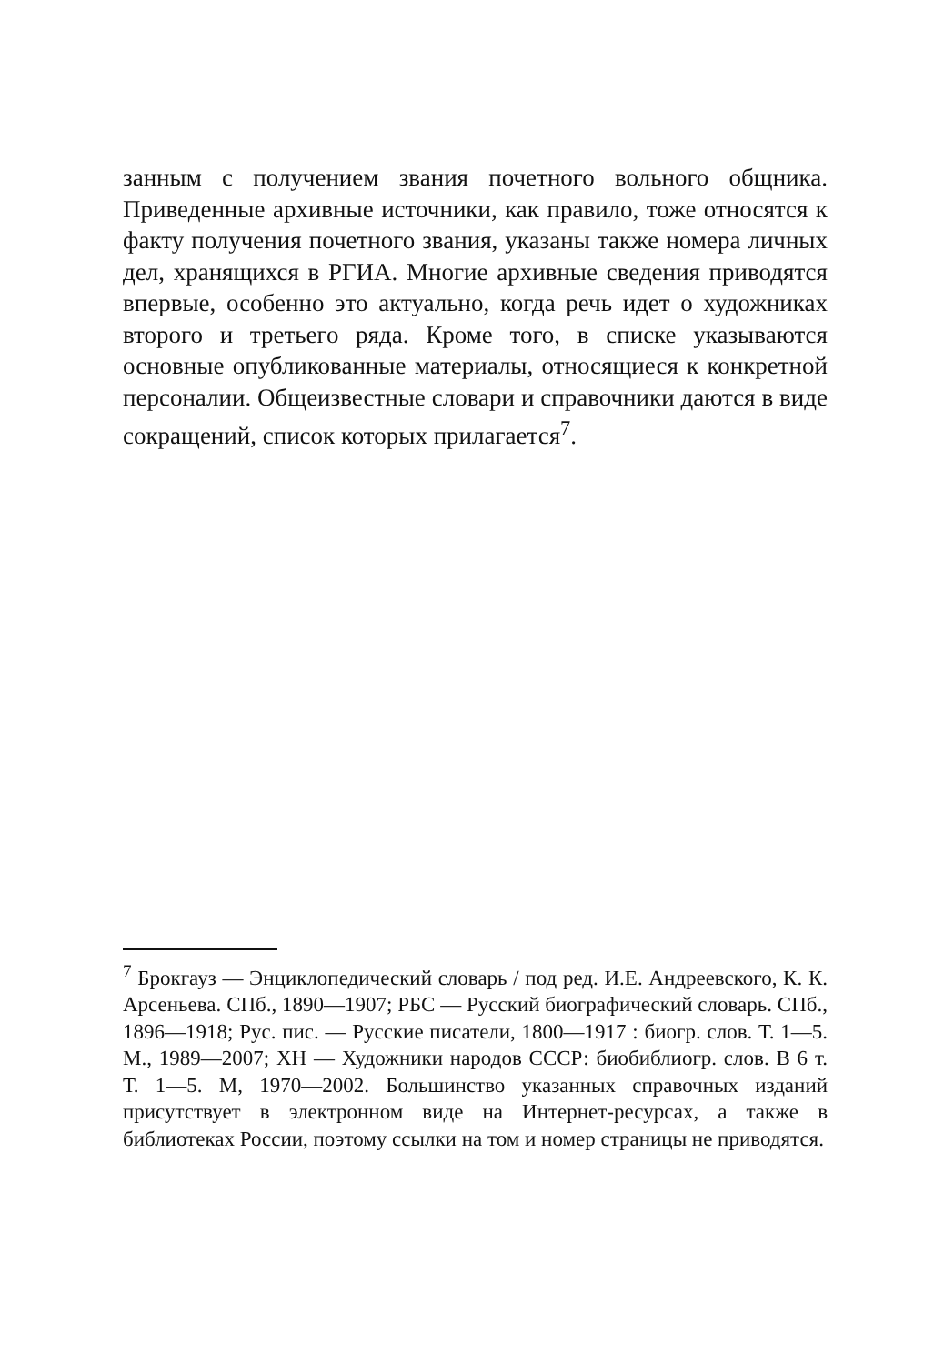занным с получением звания почетного вольного общника. Приведенные архивные источники, как правило, тоже относятся к факту получения почетного звания, указаны также номера личных дел, хранящихся в РГИА. Многие архивные сведения приводятся впервые, особенно это актуально, когда речь идет о художниках второго и третьего ряда. Кроме того, в списке указываются основные опубликованные материалы, относящиеся к конкретной персоналии. Общеизвестные словари и справочники даются в виде сокращений, список которых прилагается<sup>7</sup>.
<sup>7</sup> Брокгауз — Энциклопедический словарь / под ред. И.Е. Андреевского, К. К. Арсеньева. СПб., 1890—1907; РБС — Русский биографический словарь. СПб., 1896—1918; Рус. пис. — Русские писатели, 1800—1917 : биогр. слов. Т. 1—5. М., 1989—2007; ХН — Художники народов СССР: биобиблиогр. слов. В 6 т. Т. 1—5. М, 1970—2002. Большинство указанных справочных изданий присутствует в электронном виде на Интернет-ресурсах, а также в библиотеках России, поэтому ссылки на том и номер страницы не приводятся.